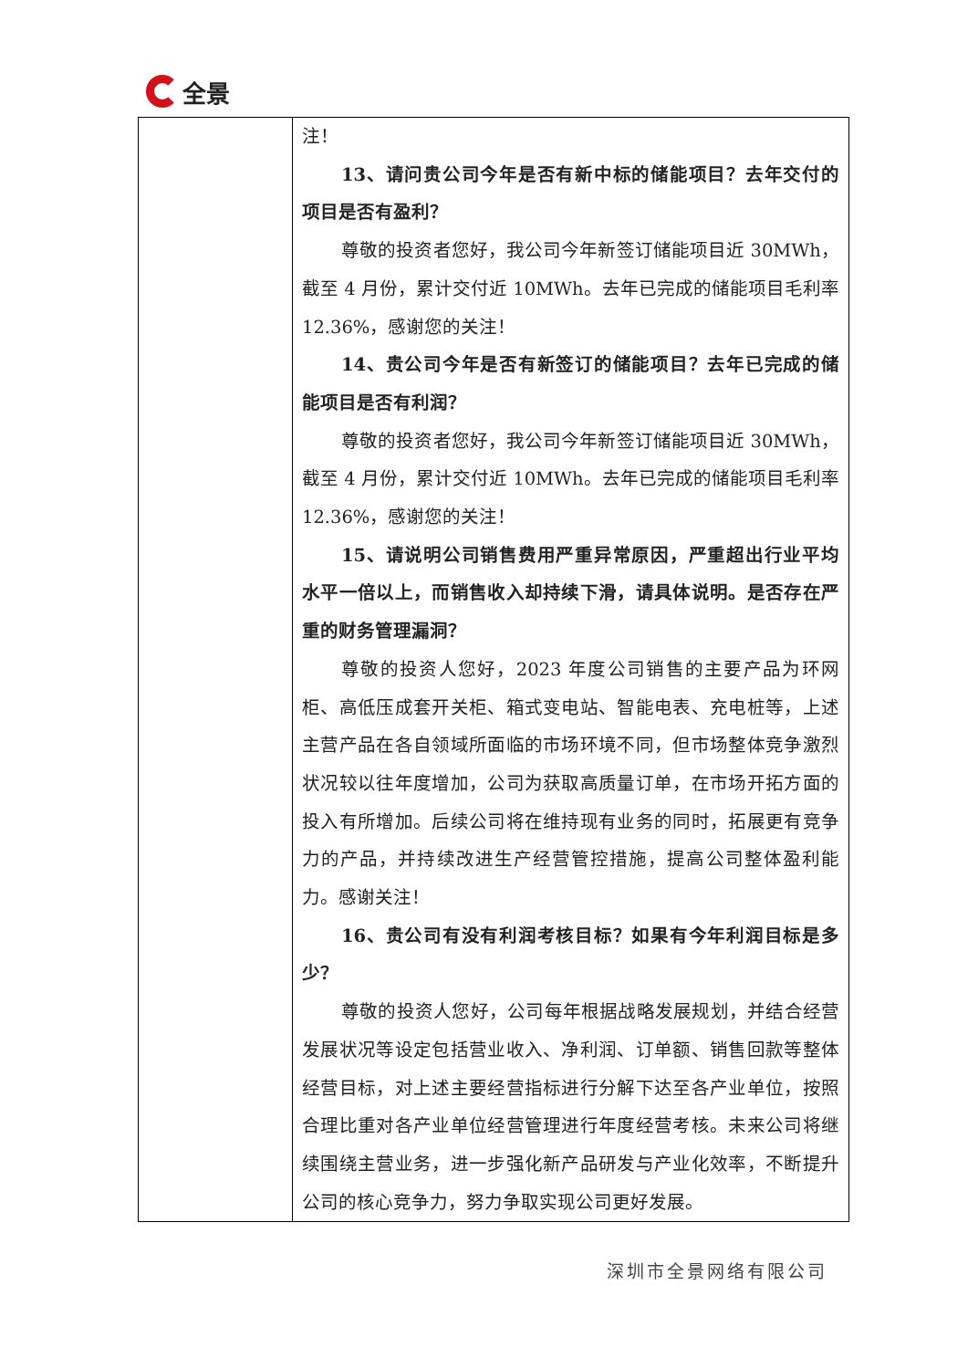全景
| | 注！ 13、请问贵公司今年是否有新中标的储能项目？去年交付的项目是否有盈利？ 尊敬的投资者您好，我公司今年新签订储能项目近 30MWh，截至 4 月份，累计交付近 10MWh。去年已完成的储能项目毛利率 12.36%，感谢您的关注！ 14、贵公司今年是否有新签订的储能项目？去年已完成的储能项目是否有利润？ 尊敬的投资者您好，我公司今年新签订储能项目近 30MWh，截至 4 月份，累计交付近 10MWh。去年已完成的储能项目毛利率 12.36%，感谢您的关注！ 15、请说明公司销售费用严重异常原因，严重超出行业平均水平一倍以上，而销售收入却持续下滑，请具体说明。是否存在严重的财务管理漏洞？ 尊敬的投资人您好，2023 年度公司销售的主要产品为环网柜、高低压成套开关柜、箱式变电站、智能电表、充电桩等，上述主营产品在各自领域所面临的市场环境不同，但市场整体竞争激烈状况较以往年度增加，公司为获取高质量订单，在市场开拓方面的投入有所增加。后续公司将在维持现有业务的同时，拓展更有竞争力的产品，并持续改进生产经营管控措施，提高公司整体盈利能力。感谢关注！ 16、贵公司有没有利润考核目标？如果有今年利润目标是多少？ 尊敬的投资人您好，公司每年根据战略发展规划，并结合经营发展状况等设定包括营业收入、净利润、订单额、销售回款等整体经营目标，对上述主要经营指标进行分解下达至各产业单位，按照合理比重对各产业单位经营管理进行年度经营考核。未来公司将继续围绕主营业务，进一步强化新产品研发与产业化效率，不断提升公司的核心竞争力，努力争取实现公司更好发展。 |
深圳市全景网络有限公司